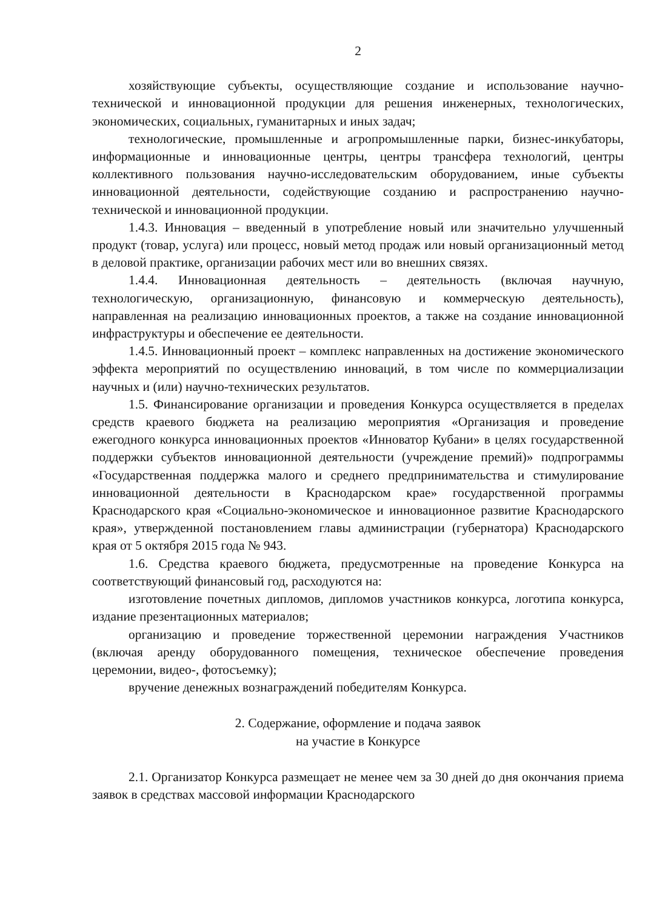2
хозяйствующие субъекты, осуществляющие создание и использование научно-технической и инновационной продукции для решения инженерных, технологических, экономических, социальных, гуманитарных и иных задач;
технологические, промышленные и агропромышленные парки, бизнес-инкубаторы, информационные и инновационные центры, центры трансфера технологий, центры коллективного пользования научно-исследовательским оборудованием, иные субъекты инновационной деятельности, содействующие созданию и распространению научно-технической и инновационной продукции.
1.4.3. Инновация – введенный в употребление новый или значительно улучшенный продукт (товар, услуга) или процесс, новый метод продаж или новый организационный метод в деловой практике, организации рабочих мест или во внешних связях.
1.4.4. Инновационная деятельность – деятельность (включая научную, технологическую, организационную, финансовую и коммерческую деятельность), направленная на реализацию инновационных проектов, а также на создание инновационной инфраструктуры и обеспечение ее деятельности.
1.4.5. Инновационный проект – комплекс направленных на достижение экономического эффекта мероприятий по осуществлению инноваций, в том числе по коммерциализации научных и (или) научно-технических результатов.
1.5. Финансирование организации и проведения Конкурса осуществляется в пределах средств краевого бюджета на реализацию мероприятия «Организация и проведение ежегодного конкурса инновационных проектов «Инноватор Кубани» в целях государственной поддержки субъектов инновационной деятельности (учреждение премий)» подпрограммы «Государственная поддержка малого и среднего предпринимательства и стимулирование инновационной деятельности в Краснодарском крае» государственной программы Краснодарского края «Социально-экономическое и инновационное развитие Краснодарского края», утвержденной постановлением главы администрации (губернатора) Краснодарского края от 5 октября 2015 года № 943.
1.6. Средства краевого бюджета, предусмотренные на проведение Конкурса на соответствующий финансовый год, расходуются на:
изготовление почетных дипломов, дипломов участников конкурса, логотипа конкурса, издание презентационных материалов;
организацию и проведение торжественной церемонии награждения Участников (включая аренду оборудованного помещения, техническое обеспечение проведения церемонии, видео-, фотосъемку);
вручение денежных вознаграждений победителям Конкурса.
2. Содержание, оформление и подача заявок
на участие в Конкурсе
2.1. Организатор Конкурса размещает не менее чем за 30 дней до дня окончания приема заявок в средствах массовой информации Краснодарского